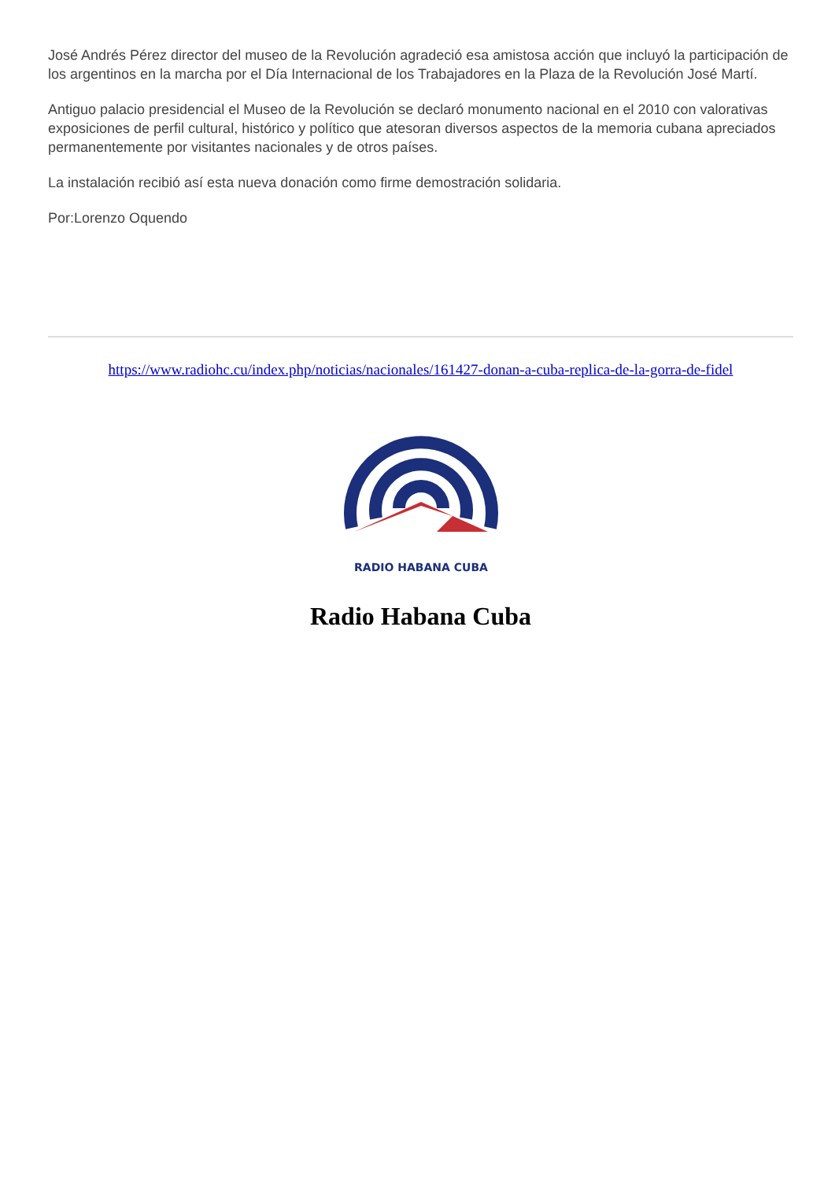José Andrés Pérez director del museo de la Revolución agradeció esa amistosa acción que incluyó la participación de los argentinos en la marcha por el Día Internacional de los Trabajadores en la Plaza de la Revolución José Martí.
Antiguo palacio presidencial el Museo de la Revolución se declaró monumento nacional en el 2010 con valorativas exposiciones de perfil cultural, histórico y político que atesoran diversos aspectos de la memoria cubana apreciados permanentemente por visitantes nacionales y de otros países.
La instalación recibió así esta nueva donación como firme demostración solidaria.
Por:Lorenzo Oquendo
https://www.radiohc.cu/index.php/noticias/nacionales/161427-donan-a-cuba-replica-de-la-gorra-de-fidel
RADIO HABANA CUBA
Radio Habana Cuba